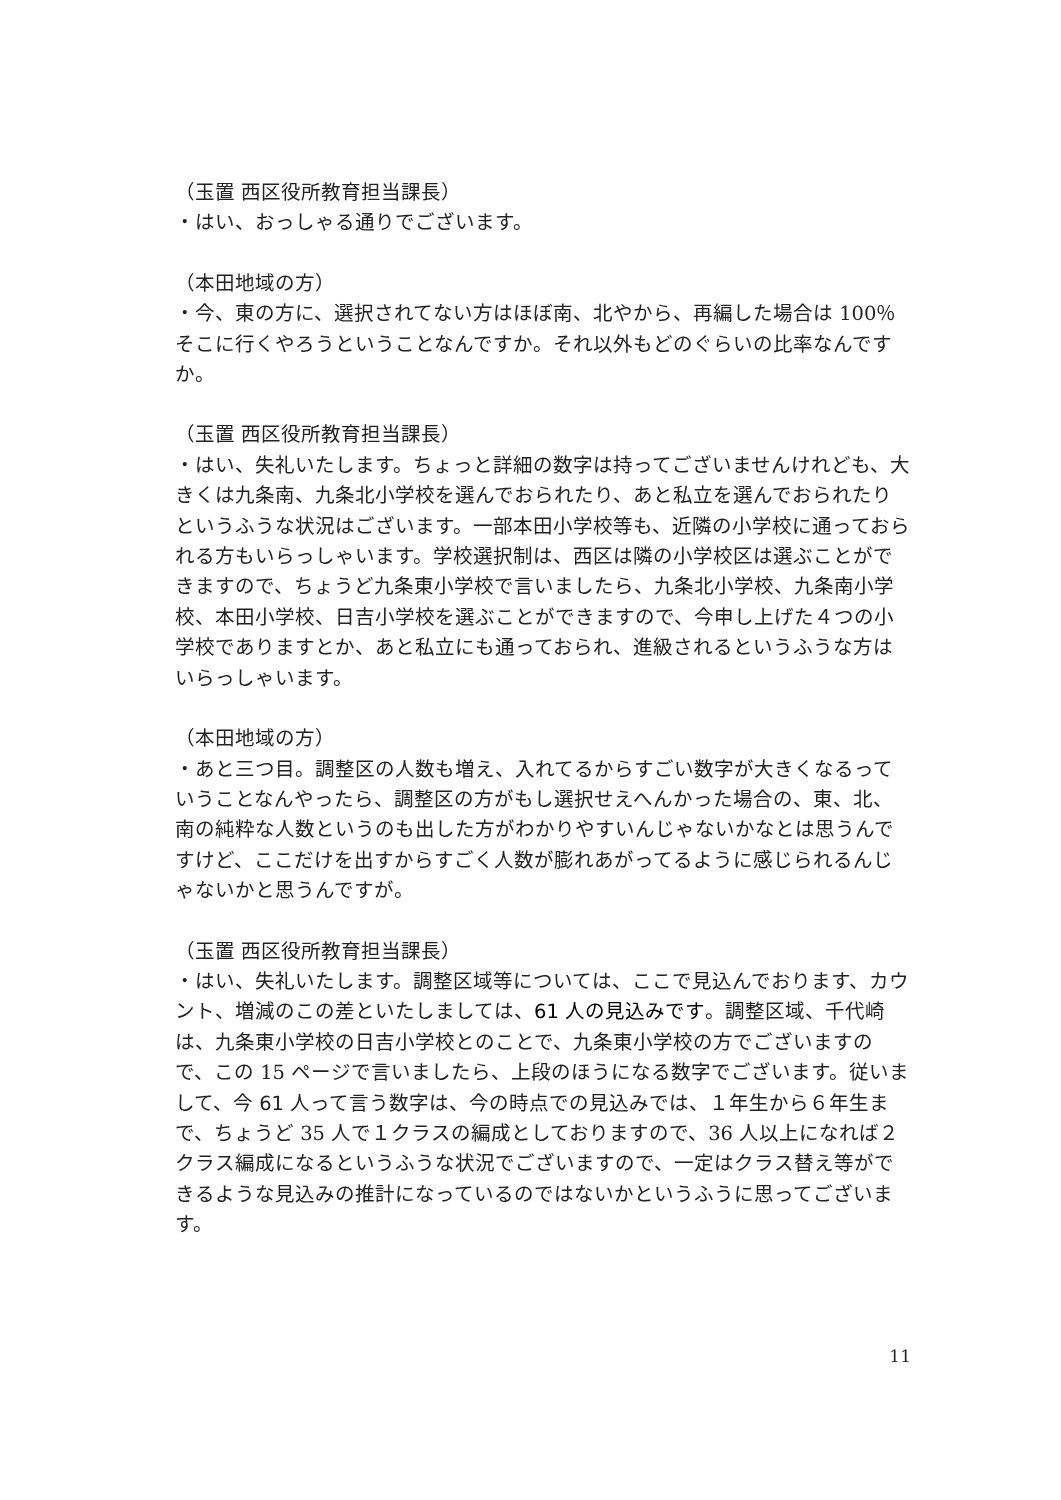（玉置 西区役所教育担当課長）
・はい、おっしゃる通りでございます。
（本田地域の方）
・今、東の方に、選択されてない方はほぼ南、北やから、再編した場合は 100％そこに行くやろうということなんですか。それ以外もどのぐらいの比率なんですか。
（玉置 西区役所教育担当課長）
・はい、失礼いたします。ちょっと詳細の数字は持ってございませんけれども、大きくは九条南、九条北小学校を選んでおられたり、あと私立を選んでおられたりというふうな状況はございます。一部本田小学校等も、近隣の小学校に通っておられる方もいらっしゃいます。学校選択制は、西区は隣の小学校区は選ぶことができますので、ちょうど九条東小学校で言いましたら、九条北小学校、九条南小学校、本田小学校、日吉小学校を選ぶことができますので、今申し上げた４つの小学校でありますとか、あと私立にも通っておられ、進級されるというふうな方はいらっしゃいます。
（本田地域の方）
・あと三つ目。調整区の人数も増え、入れてるからすごい数字が大きくなるっていうことなんやったら、調整区の方がもし選択せえへんかった場合の、東、北、南の純粋な人数というのも出した方がわかりやすいんじゃないかなとは思うんですけど、ここだけを出すからすごく人数が膨れあがってるように感じられるんじゃないかと思うんですが。
（玉置 西区役所教育担当課長）
・はい、失礼いたします。調整区域等については、ここで見込んでおります、カウント、増減のこの差といたしましては、61 人の見込みです。調整区域、千代崎は、九条東小学校の日吉小学校とのことで、九条東小学校の方でございますので、この 15 ページで言いましたら、上段のほうになる数字でございます。従いまして、今 61 人って言う数字は、今の時点での見込みでは、１年生から６年生まで、ちょうど 35 人で１クラスの編成としておりますので、36 人以上になれば２クラス編成になるというふうな状況でございますので、一定はクラス替え等ができるような見込みの推計になっているのではないかというふうに思ってございます。
11